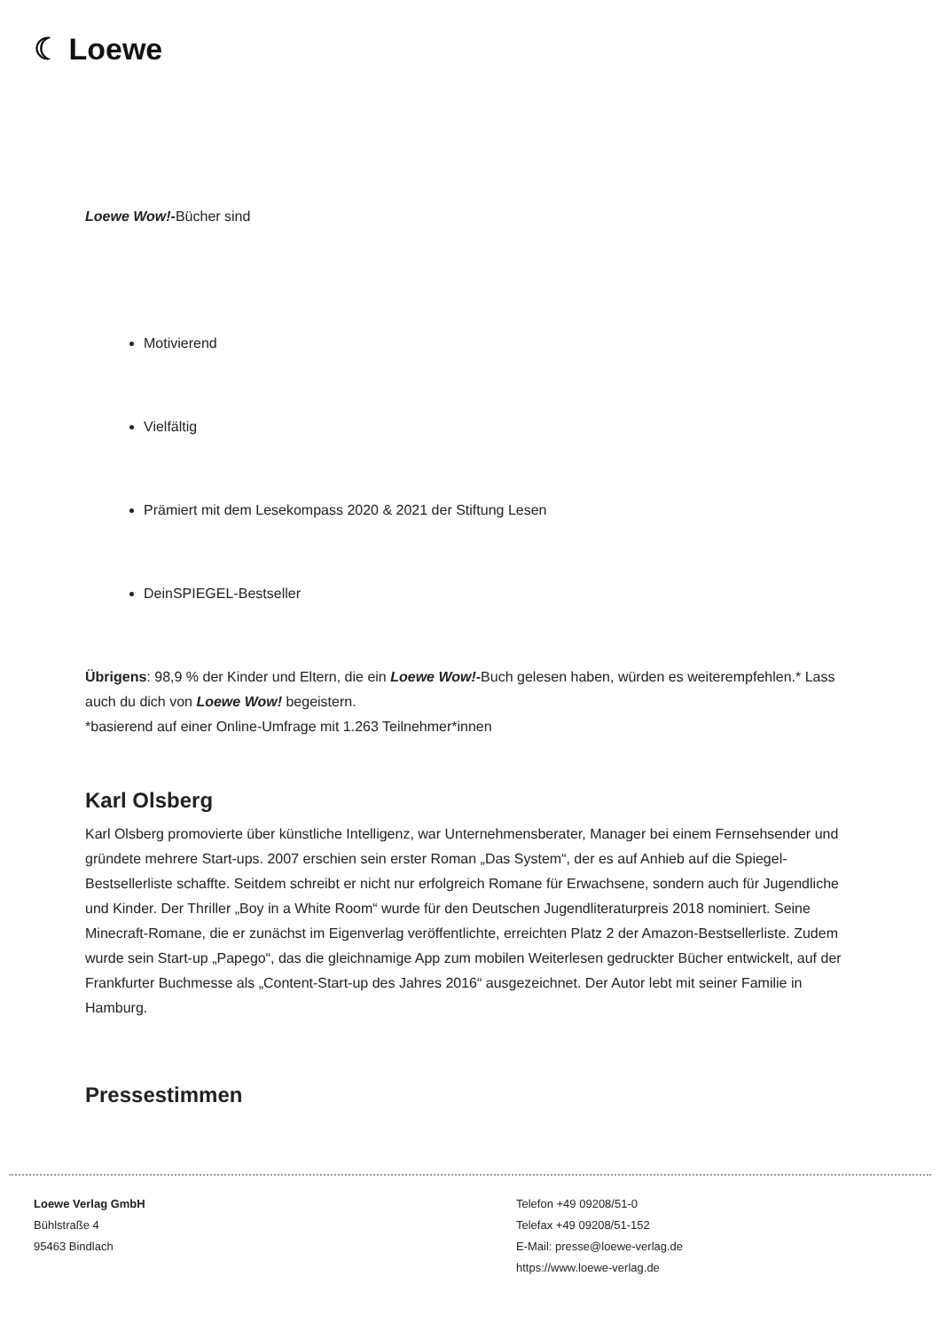☾ Loewe
Loewe Wow!-Bücher sind
Motivierend
Vielfältig
Prämiert mit dem Lesekompass 2020 & 2021 der Stiftung Lesen
DeinSPIEGEL-Bestseller
Übrigens: 98,9 % der Kinder und Eltern, die ein Loewe Wow!-Buch gelesen haben, würden es weiterempfehlen.* Lass auch du dich von Loewe Wow! begeistern.
*basierend auf einer Online-Umfrage mit 1.263 Teilnehmer*innen
Karl Olsberg
Karl Olsberg promovierte über künstliche Intelligenz, war Unternehmensberater, Manager bei einem Fernsehsender und gründete mehrere Start-ups. 2007 erschien sein erster Roman „Das System“, der es auf Anhieb auf die Spiegel-Bestsellerliste schaffte. Seitdem schreibt er nicht nur erfolgreich Romane für Erwachsene, sondern auch für Jugendliche und Kinder. Der Thriller „Boy in a White Room“ wurde für den Deutschen Jugendliteraturpreis 2018 nominiert. Seine Minecraft-Romane, die er zunächst im Eigenverlag veröffentlichte, erreichten Platz 2 der Amazon-Bestsellerliste. Zudem wurde sein Start-up „Papego“, das die gleichnamige App zum mobilen Weiterlesen gedruckter Bücher entwickelt, auf der Frankfurter Buchmesse als „Content-Start-up des Jahres 2016“ ausgezeichnet. Der Autor lebt mit seiner Familie in Hamburg.
Pressestimmen
Loewe Verlag GmbH
Bühlstraße 4
95463 Bindlach
Telefon +49 09208/51-0
Telefax +49 09208/51-152
E-Mail: presse@loewe-verlag.de
https://www.loewe-verlag.de